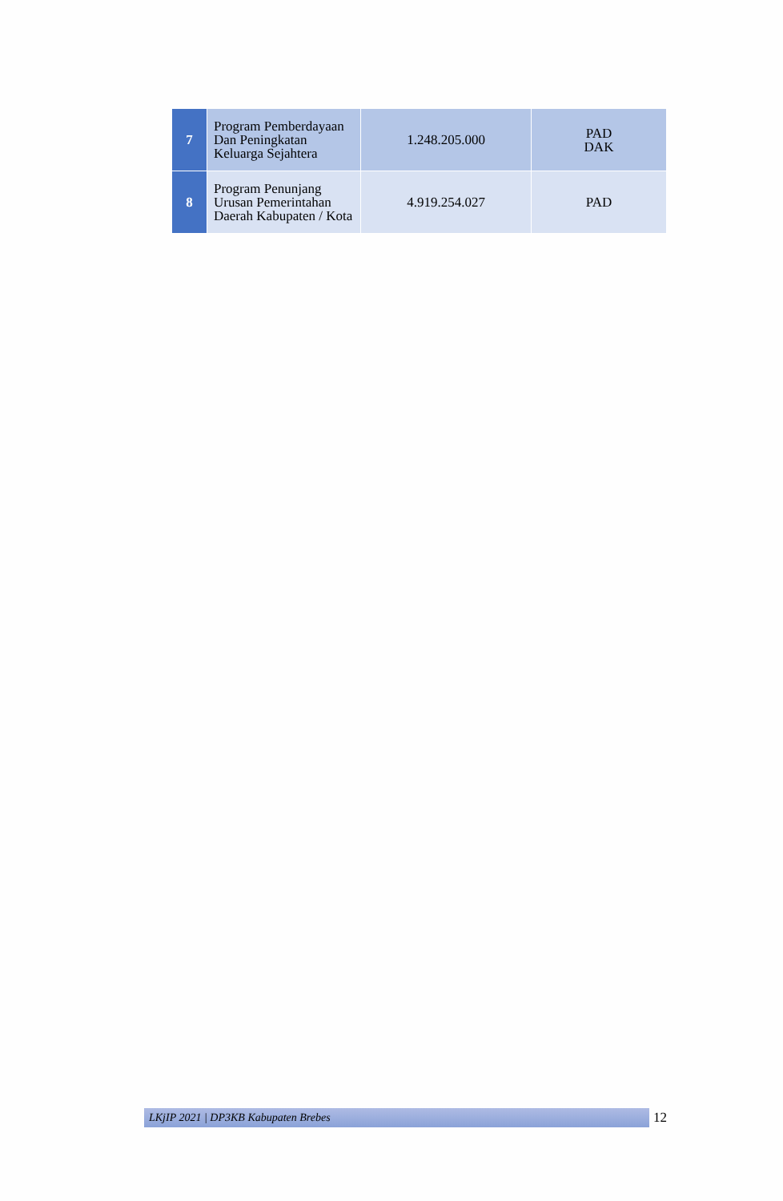| 7 | Program Pemberdayaan Dan Peningkatan Keluarga Sejahtera | 1.248.205.000 | PAD DAK |
| 8 | Program Penunjang Urusan Pemerintahan Daerah Kabupaten / Kota | 4.919.254.027 | PAD |
LKjIP 2021 | DP3KB Kabupaten Brebes
12